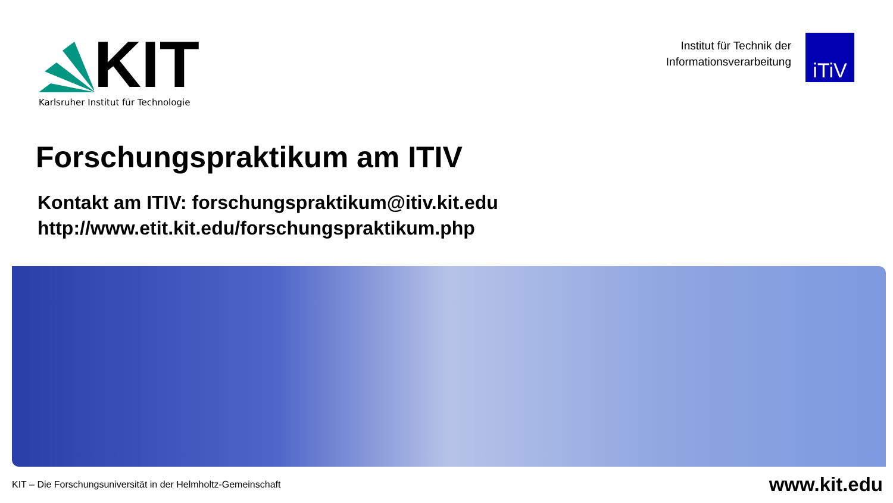KIT
Karlsruher Institut für Technologie
Institut für Technik der
Informationsverarbeitung
iTiV
Forschungspraktikum am ITIV
Kontakt am ITIV: forschungspraktikum@itiv.kit.edu
http://www.etit.kit.edu/forschungspraktikum.php
KIT – Die Forschungsuniversität in der Helmholtz-Gemeinschaft www.kit.edu